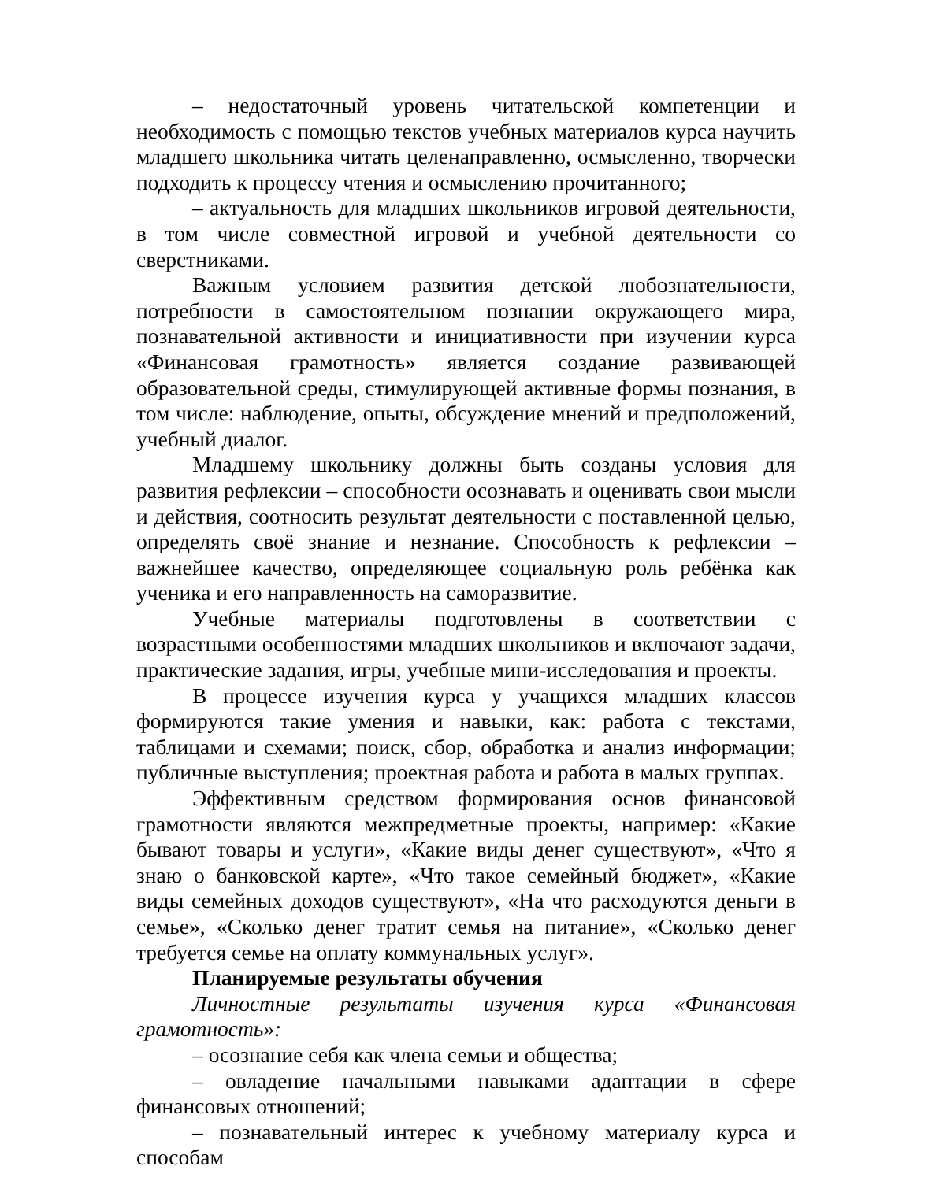– недостаточный уровень читательской компетенции и необходимость с помощью текстов учебных материалов курса научить младшего школьника читать целенаправленно, осмысленно, творчески подходить к процессу чтения и осмыслению прочитанного;
– актуальность для младших школьников игровой деятельности, в том числе совместной игровой и учебной деятельности со сверстниками.
Важным условием развития детской любознательности, потребности в самостоятельном познании окружающего мира, познавательной активности и инициативности при изучении курса «Финансовая грамотность» является создание развивающей образовательной среды, стимулирующей активные формы познания, в том числе: наблюдение, опыты, обсуждение мнений и предположений, учебный диалог.
Младшему школьнику должны быть созданы условия для развития рефлексии – способности осознавать и оценивать свои мысли и действия, соотносить результат деятельности с поставленной целью, определять своё знание и незнание. Способность к рефлексии – важнейшее качество, определяющее социальную роль ребёнка как ученика и его направленность на саморазвитие.
Учебные материалы подготовлены в соответствии с возрастными особенностями младших школьников и включают задачи, практические задания, игры, учебные мини-исследования и проекты.
В процессе изучения курса у учащихся младших классов формируются такие умения и навыки, как: работа с текстами, таблицами и схемами; поиск, сбор, обработка и анализ информации; публичные выступления; проектная работа и работа в малых группах.
Эффективным средством формирования основ финансовой грамотности являются межпредметные проекты, например: «Какие бывают товары и услуги», «Какие виды денег существуют», «Что я знаю о банковской карте», «Что такое семейный бюджет», «Какие виды семейных доходов существуют», «На что расходуются деньги в семье», «Сколько денег тратит семья на питание», «Сколько денег требуется семье на оплату коммунальных услуг».
Планируемые результаты обучения
Личностные результаты изучения курса «Финансовая грамотность»:
– осознание себя как члена семьи и общества;
– овладение начальными навыками адаптации в сфере финансовых отношений;
– познавательный интерес к учебному материалу курса и способам